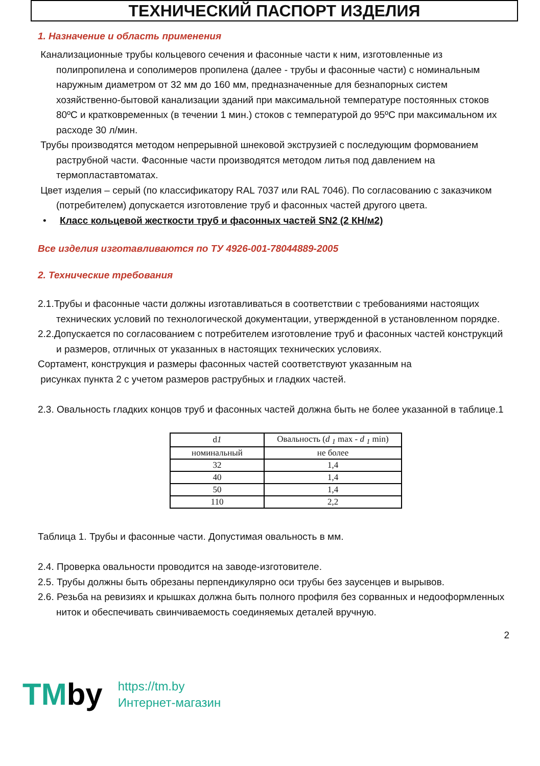ТЕХНИЧЕСКИЙ ПАСПОРТ ИЗДЕЛИЯ
1. Назначение и область применения
Канализационные трубы кольцевого сечения и фасонные части к ним, изготовленные из полипропилена и сополимеров пропилена (далее - трубы и фасонные части) с номинальным наружным диаметром от 32 мм до 160 мм, предназначенные для безнапорных систем хозяйственно-бытовой канализации зданий при максимальной температуре постоянных стоков 80ºС и кратковременных (в течении 1 мин.) стоков с температурой до 95ºС при максимальном их расходе 30 л/мин.
Трубы производятся методом непрерывной шнековой экструзией с последующим формованием раструбной части. Фасонные части производятся методом литья под давлением на термопластавтоматах.
Цвет изделия – серый (по классификатору RAL 7037 или RAL 7046). По согласованию с заказчиком (потребителем) допускается изготовление труб и фасонных частей другого цвета.
• Класс кольцевой жесткости труб и фасонных частей SN2 (2 КН/м2)
Все изделия изготавливаются по ТУ 4926-001-78044889-2005
2. Технические требования
2.1.Трубы и фасонные части должны изготавливаться в соответствии с требованиями настоящих технических условий по технологической документации, утвержденной в установленном порядке.
2.2.Допускается по согласованием с потребителем изготовление труб и фасонных частей конструкций и размеров, отличных от указанных в настоящих технических условиях.
Сортамент, конструкция и размеры фасонных частей соответствуют указанным на
рисунках пункта 2 с учетом размеров раструбных и гладких частей.
2.3. Овальность гладких концов труб и фасонных частей должна быть не более указанной в таблице.1
| d 1 | Овальность ( d <sub>1</sub> max - d <sub>1</sub> min) |
| номинальный | не более |
| 32 | 1,4 |
| 40 | 1,4 |
| 50 | 1,4 |
| 110 | 2,2 |
Таблица 1. Трубы и фасонные части. Допустимая овальность в мм.
2.4. Проверка овальности проводится на заводе-изготовителе.
2.5. Трубы должны быть обрезаны перпендикулярно оси трубы без заусенцев и вырывов.
2.6. Резьба на ревизиях и крышках должна быть полного профиля без сорванных и недооформленных ниток и обеспечивать свинчиваемость соединяемых деталей вручную.
2
TMby
https://tm.by
Интернет-магазин